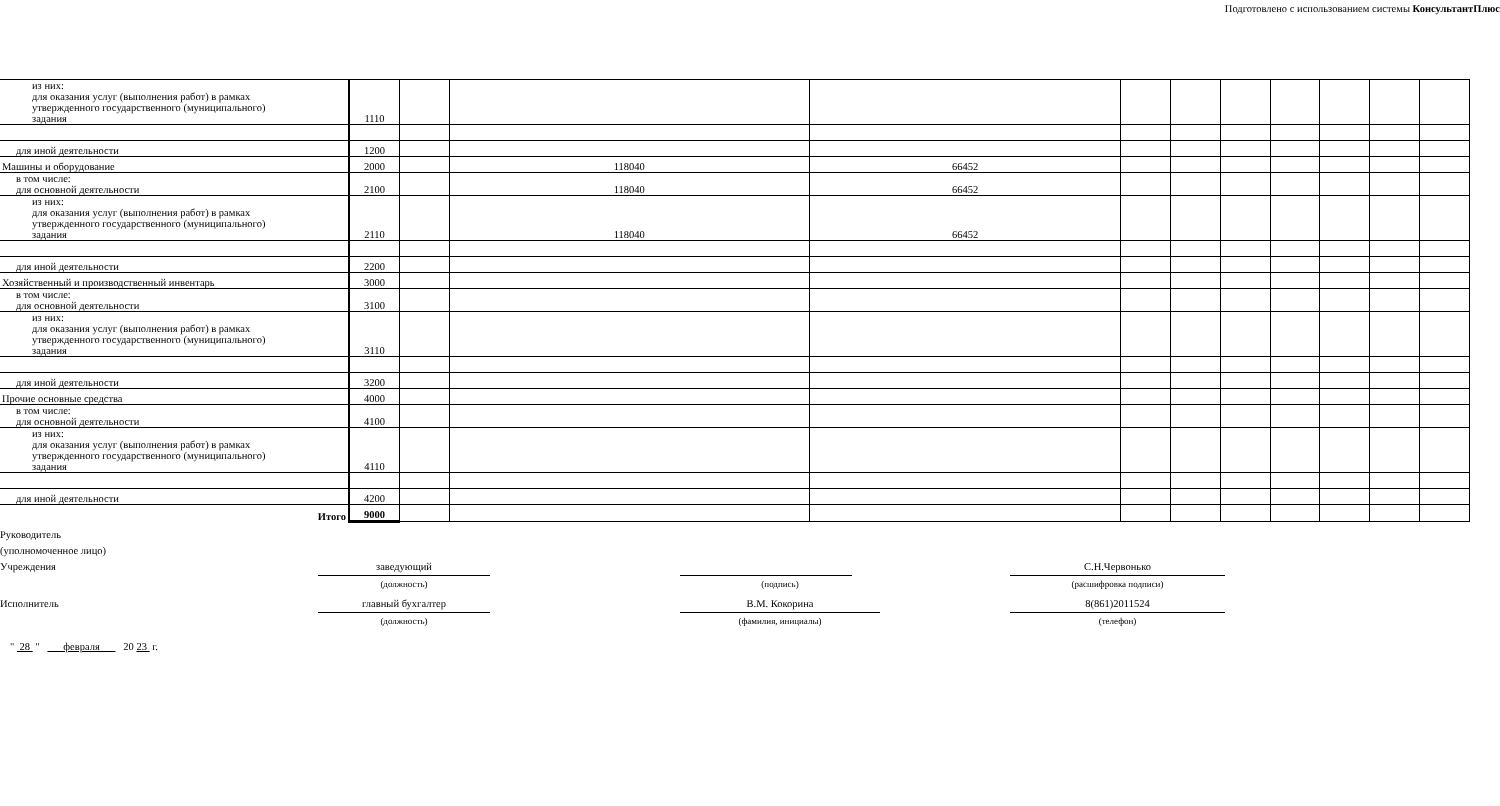Подготовлено с использованием системы КонсультантПлюс
| из них: для оказания услуг (выполнения работ) в рамках утвержденного государственного (муниципального) задания | 1110 | | | | | | | | | | |
| для иной деятельности | 1200 | | | | | | | | | | |
| Машины и оборудование | 2000 | | 118040 | 66452 | | | | | | | |
| в том числе: для основной деятельности | 2100 | | 118040 | 66452 | | | | | | | |
| из них: для оказания услуг (выполнения работ) в рамках утвержденного государственного (муниципального) задания | 2110 | | 118040 | 66452 | | | | | | | |
| для иной деятельности | 2200 | | | | | | | | | | |
| Хозяйственный и производственный инвентарь | 3000 | | | | | | | | | | |
| в том числе: для основной деятельности | 3100 | | | | | | | | | | |
| из них: для оказания услуг (выполнения работ) в рамках утвержденного государственного (муниципального) задания | 3110 | | | | | | | | | | |
| для иной деятельности | 3200 | | | | | | | | | | |
| Прочие основные средства | 4000 | | | | | | | | | | |
| в том числе: для основной деятельности | 4100 | | | | | | | | | | |
| из них: для оказания услуг (выполнения работ) в рамках утвержденного государственного (муниципального) задания | 4110 | | | | | | | | | | |
| для иной деятельности | 4200 | | | | | | | | | | |
| Итого | 9000 | | | | | | | | | | |
Руководитель
(уполномоченное лицо)
Учреждения
заведующий
(должность)
(подпись)
С.Н.Червонько
(расшифровка подписи)
Исполнитель
главный бухгалтер
(должность)
В.М. Кокорина
(фамилия, инициалы)
8(861)2011524
(телефон)
" 28 " февраля 20 23 г.